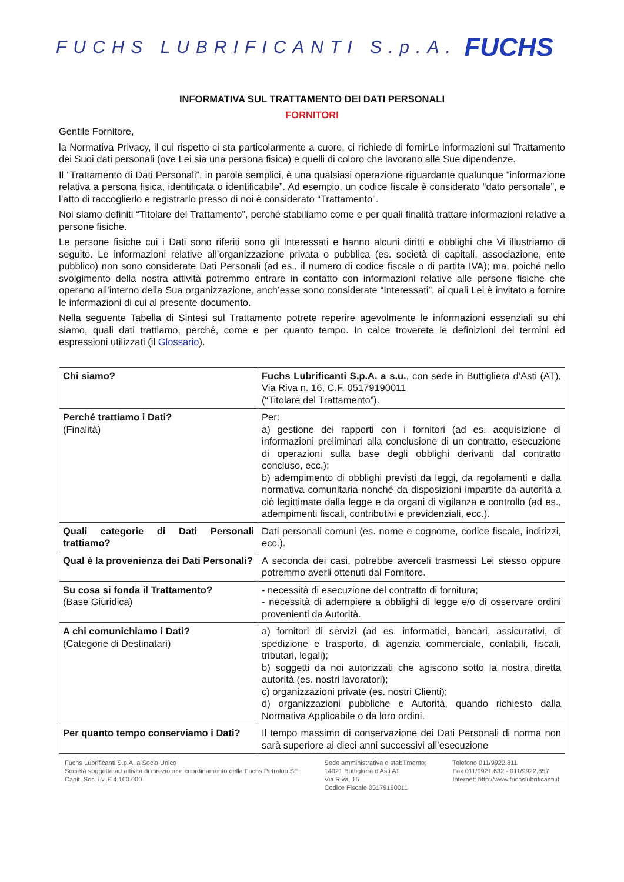FUCHS LUBRIFICANTI S.p.A.
FUCHS
INFORMATIVA SUL TRATTAMENTO DEI DATI PERSONALI
FORNITORI
Gentile Fornitore,
la Normativa Privacy, il cui rispetto ci sta particolarmente a cuore, ci richiede di fornirLe informazioni sul Trattamento dei Suoi dati personali (ove Lei sia una persona fisica) e quelli di coloro che lavorano alle Sue dipendenze.
Il “Trattamento di Dati Personali”, in parole semplici, è una qualsiasi operazione riguardante qualunque “informazione relativa a persona fisica, identificata o identificabile”. Ad esempio, un codice fiscale è considerato “dato personale”, e l’atto di raccoglierlo e registrarlo presso di noi è considerato “Trattamento”.
Noi siamo definiti “Titolare del Trattamento”, perché stabiliamo come e per quali finalità trattare informazioni relative a persone fisiche.
Le persone fisiche cui i Dati sono riferiti sono gli Interessati e hanno alcuni diritti e obblighi che Vi illustriamo di seguito. Le informazioni relative all’organizzazione privata o pubblica (es. società di capitali, associazione, ente pubblico) non sono considerate Dati Personali (ad es., il numero di codice fiscale o di partita IVA); ma, poiché nello svolgimento della nostra attività potremmo entrare in contatto con informazioni relative alle persone fisiche che operano all’interno della Sua organizzazione, anch’esse sono considerate “Interessati”, ai quali Lei è invitato a fornire le informazioni di cui al presente documento.
Nella seguente Tabella di Sintesi sul Trattamento potrete reperire agevolmente le informazioni essenziali su chi siamo, quali dati trattiamo, perché, come e per quanto tempo. In calce troverete le definizioni dei termini ed espressioni utilizzati (il Glossario).
| Chi siamo? | Fuchs Lubrificanti S.p.A. a s.u. , con sede in Buttigliera d’Asti (AT), Via Riva n. 16, C.F. 05179190011 (“Titolare del Trattamento”). |
| Perché trattiamo i Dati? (Finalità) | Per: a) gestione dei rapporti con i fornitori (ad es. acquisizione di informazioni preliminari alla conclusione di un contratto, esecuzione di operazioni sulla base degli obblighi derivanti dal contratto concluso, ecc.); b) adempimento di obblighi previsti da leggi, da regolamenti e dalla normativa comunitaria nonché da disposizioni impartite da autorità a ciò legittimate dalla legge e da organi di vigilanza e controllo (ad es., adempimenti fiscali, contributivi e previdenziali, ecc.). |
| Quali categorie di Dati Personali trattiamo? | Dati personali comuni (es. nome e cognome, codice fiscale, indirizzi, ecc.). |
| Qual è la provenienza dei Dati Personali? | A seconda dei casi, potrebbe averceli trasmessi Lei stesso oppure potremmo averli ottenuti dal Fornitore. |
| Su cosa si fonda il Trattamento? (Base Giuridica) | - necessità di esecuzione del contratto di fornitura; - necessità di adempiere a obblighi di legge e/o di osservare ordini provenienti da Autorità. |
| A chi comunichiamo i Dati? (Categorie di Destinatari) | a) fornitori di servizi (ad es. informatici, bancari, assicurativi, di spedizione e trasporto, di agenzia commerciale, contabili, fiscali, tributari, legali); b) soggetti da noi autorizzati che agiscono sotto la nostra diretta autorità (es. nostri lavoratori); c) organizzazioni private (es. nostri Clienti); d) organizzazioni pubbliche e Autorità, quando richiesto dalla Normativa Applicabile o da loro ordini. |
| Per quanto tempo conserviamo i Dati? | Il tempo massimo di conservazione dei Dati Personali di norma non sarà superiore ai dieci anni successivi all’esecuzione |
Fuchs Lubrificanti S.p.A. a Socio Unico
Società soggetta ad attività di direzione e coordinamento della Fuchs Petrolub SE
Capit. Soc. i.v. € 4.160.000
Sede amministrativa e stabilimento:
14021 Buttigliera d'Asti AT
Via Riva, 16
Codice Fiscale 05179190011
Telefono 011/9922.811
Fax 011/9921.632 - 011/9922.857
Internet: http://www.fuchslubrificanti.it